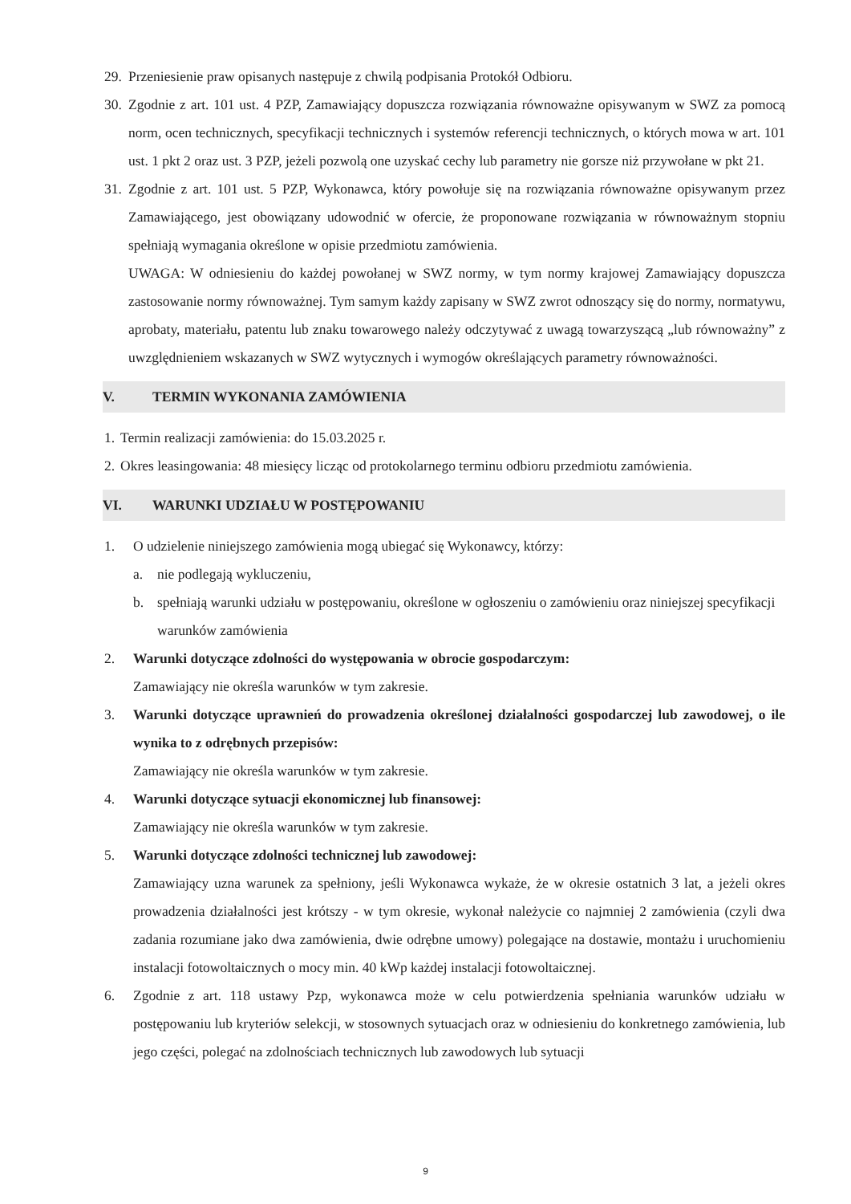29.
Przeniesienie praw opisanych następuje z chwilą podpisania Protokół Odbioru.
30.
Zgodnie z art. 101 ust. 4 PZP, Zamawiający dopuszcza rozwiązania równoważne opisywanym w SWZ za pomocą norm, ocen technicznych, specyfikacji technicznych i systemów referencji technicznych, o których mowa w art. 101 ust. 1 pkt 2 oraz ust. 3 PZP, jeżeli pozwolą one uzyskać cechy lub parametry nie gorsze niż przywołane w pkt 21.
31.
Zgodnie z art. 101 ust. 5 PZP, Wykonawca, który powołuje się na rozwiązania równoważne opisywanym przez Zamawiającego, jest obowiązany udowodnić w ofercie, że proponowane rozwiązania w równoważnym stopniu spełniają wymagania określone w opisie przedmiotu zamówienia.
UWAGA: W odniesieniu do każdej powołanej w SWZ normy, w tym normy krajowej Zamawiający dopuszcza zastosowanie normy równoważnej. Tym samym każdy zapisany w SWZ zwrot odnoszący się do normy, normatywu, aprobaty, materiału, patentu lub znaku towarowego należy odczytywać z uwagą towarzyszącą „lub równoważny” z uwzględnieniem wskazanych w SWZ wytycznych i wymogów określających parametry równoważności.
V. TERMIN WYKONANIA ZAMÓWIENIA
1.
Termin realizacji zamówienia: do 15.03.2025 r.
2.
Okres leasingowania: 48 miesięcy licząc od protokolarnego terminu odbioru przedmiotu zamówienia.
VI. WARUNKI UDZIAŁU W POSTĘPOWANIU
1. O udzielenie niniejszego zamówienia mogą ubiegać się Wykonawcy, którzy:
a. nie podlegają wykluczeniu,
b. spełniają warunki udziału w postępowaniu, określone w ogłoszeniu o zamówieniu oraz niniejszej specyfikacji warunków zamówienia
2. Warunki dotyczące zdolności do występowania w obrocie gospodarczym:
Zamawiający nie określa warunków w tym zakresie.
3. Warunki dotyczące uprawnień do prowadzenia określonej działalności gospodarczej lub zawodowej, o ile wynika to z odrębnych przepisów:
Zamawiający nie określa warunków w tym zakresie.
4. Warunki dotyczące sytuacji ekonomicznej lub finansowej:
Zamawiający nie określa warunków w tym zakresie.
5. Warunki dotyczące zdolności technicznej lub zawodowej:
Zamawiający uzna warunek za spełniony, jeśli Wykonawca wykaże, że w okresie ostatnich 3 lat, a jeżeli okres prowadzenia działalności jest krótszy - w tym okresie, wykonał należycie co najmniej 2 zamówienia (czyli dwa zadania rozumiane jako dwa zamówienia, dwie odrębne umowy) polegające na dostawie, montażu i uruchomieniu instalacji fotowoltaicznych o mocy min. 40 kWp każdej instalacji fotowoltaicznej.
6. Zgodnie z art. 118 ustawy Pzp, wykonawca może w celu potwierdzenia spełniania warunków udziału w postępowaniu lub kryteriów selekcji, w stosownych sytuacjach oraz w odniesieniu do konkretnego zamówienia, lub jego części, polegać na zdolnościach technicznych lub zawodowych lub sytuacji
9